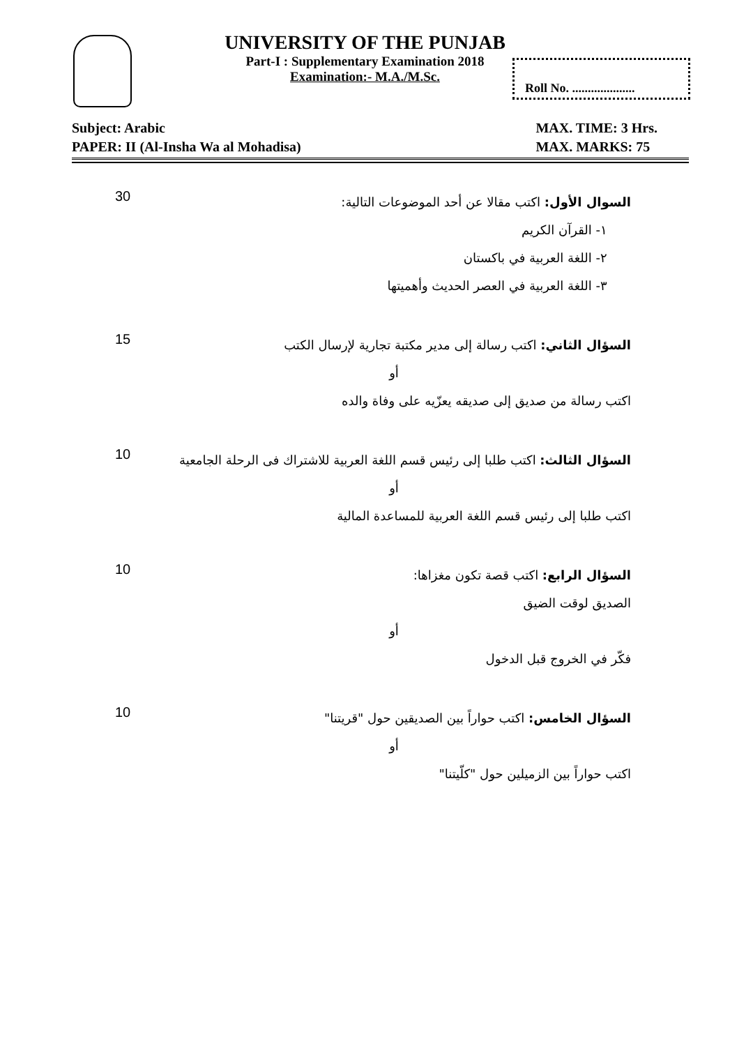UNIVERSITY OF THE PUNJAB
Part-I : Supplementary Examination 2018
Examination:- M.A./M.Sc.
Roll No. ....................
Subject: Arabic
PAPER: II (Al-Insha Wa al Mohadisa)
MAX. TIME: 3 Hrs.
MAX. MARKS: 75
30
السوال الأول: اكتب مقالا عن أحد الموضوعات التالية:
١- القرآن الكريم
٢- اللغة العربية في باكستان
٣- اللغة العربية في العصر الحديث وأهميتها
15
السؤال الثاني: اكتب رسالة إلى مدير مكتبة تجارية لإرسال الكتب
أو
اكتب رسالة من صديق إلى صديقه يعزّيه على وفاة والده
10
السؤال الثالث: اكتب طلبا إلى رئيس قسم اللغة العربية للاشتراك فى الرحلة الجامعية
أو
اكتب طلبا إلى رئيس قسم اللغة العربية للمساعدة المالية
10
السؤال الرابع: اكتب قصة تكون مغزاها:
الصديق لوقت الضيق
أو
فكّر في الخروج قبل الدخول
10
السؤال الخامس: اكتب حواراً بين الصديقين حول "قريتنا"
أو
اكتب حواراً بين الزميلين حول "كلّيتنا"